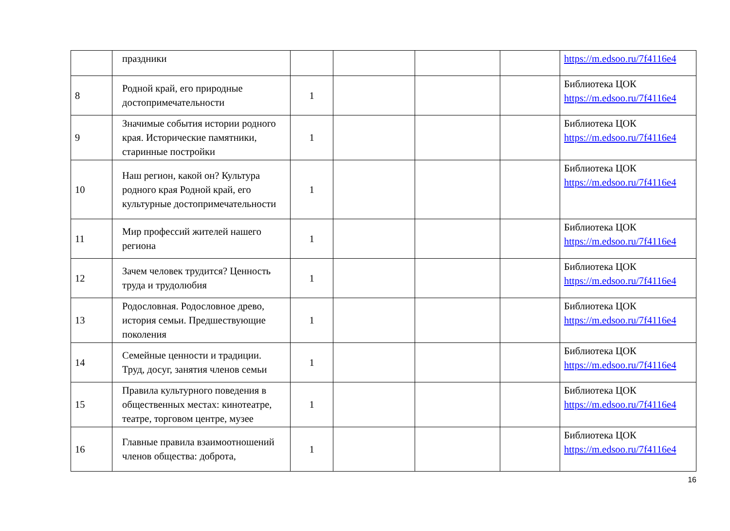| | праздники | | | | | https://m.edsoo.ru/7f4116e4 |
| 8 | Родной край, его природные достопримечательности | 1 | | | | Библиотека ЦОК https://m.edsoo.ru/7f4116e4 |
| 9 | Значимые события истории родного края. Исторические памятники, старинные постройки | 1 | | | | Библиотека ЦОК https://m.edsoo.ru/7f4116e4 |
| 10 | Наш регион, какой он? Культура родного края Родной край, его культурные достопримечательности | 1 | | | | Библиотека ЦОК https://m.edsoo.ru/7f4116e4 |
| 11 | Мир профессий жителей нашего региона | 1 | | | | Библиотека ЦОК https://m.edsoo.ru/7f4116e4 |
| 12 | Зачем человек трудится? Ценность труда и трудолюбия | 1 | | | | Библиотека ЦОК https://m.edsoo.ru/7f4116e4 |
| 13 | Родословная. Родословное древо, история семьи. Предшествующие поколения | 1 | | | | Библиотека ЦОК https://m.edsoo.ru/7f4116e4 |
| 14 | Семейные ценности и традиции. Труд, досуг, занятия членов семьи | 1 | | | | Библиотека ЦОК https://m.edsoo.ru/7f4116e4 |
| 15 | Правила культурного поведения в общественных местах: кинотеатре, театре, торговом центре, музее | 1 | | | | Библиотека ЦОК https://m.edsoo.ru/7f4116e4 |
| 16 | Главные правила взаимоотношений членов общества: доброта, | 1 | | | | Библиотека ЦОК https://m.edsoo.ru/7f4116e4 |
16